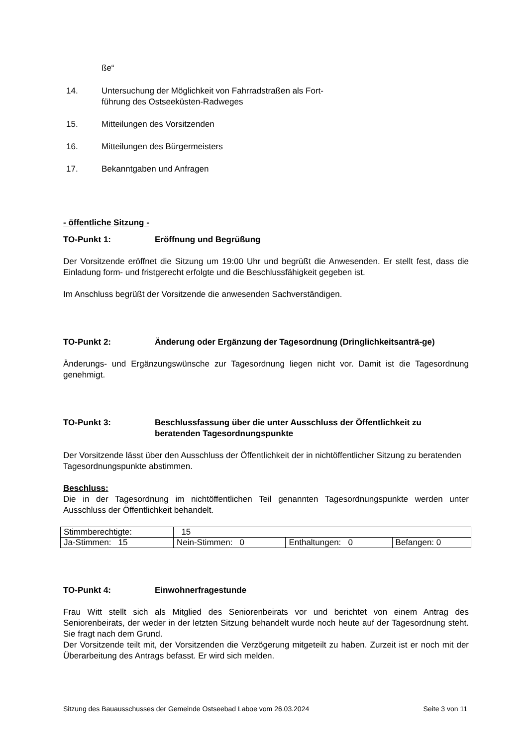ße“
14. Untersuchung der Möglichkeit von Fahrradstraßen als Fort-
führung des Ostseeküsten-Radweges
15. Mitteilungen des Vorsitzenden
16. Mitteilungen des Bürgermeisters
17. Bekanntgaben und Anfragen
- öffentliche Sitzung -
TO-Punkt 1: Eröffnung und Begrüßung
Der Vorsitzende eröffnet die Sitzung um 19:00 Uhr und begrüßt die Anwesenden. Er stellt fest, dass die Einladung form- und fristgerecht erfolgte und die Beschlussfähigkeit gegeben ist.
Im Anschluss begrüßt der Vorsitzende die anwesenden Sachverständigen.
TO-Punkt 2: Änderung oder Ergänzung der Tagesordnung (Dringlichkeitsanträ-ge)
Änderungs- und Ergänzungswünsche zur Tagesordnung liegen nicht vor. Damit ist die Tagesordnung genehmigt.
TO-Punkt 3: Beschlussfassung über die unter Ausschluss der Öffentlichkeit zu beratenden Tagesordnungspunkte
Der Vorsitzende lässt über den Ausschluss der Öffentlichkeit der in nichtöffentlicher Sitzung zu beratenden Tagesordnungspunkte abstimmen.
Beschluss:
Die in der Tagesordnung im nichtöffentlichen Teil genannten Tagesordnungspunkte werden unter Ausschluss der Öffentlichkeit behandelt.
| Stimmberechtigte: | 15 | | |
| Ja-Stimmen: 15 | Nein-Stimmen: 0 | Enthaltungen: 0 | Befangen: 0 |
TO-Punkt 4: Einwohnerfragestunde
Frau Witt stellt sich als Mitglied des Seniorenbeirats vor und berichtet von einem Antrag des Seniorenbeirats, der weder in der letzten Sitzung behandelt wurde noch heute auf der Tagesordnung steht. Sie fragt nach dem Grund.
Der Vorsitzende teilt mit, der Vorsitzenden die Verzögerung mitgeteilt zu haben. Zurzeit ist er noch mit der Überarbeitung des Antrags befasst. Er wird sich melden.
Sitzung des Bauausschusses der Gemeinde Ostseebad Laboe vom 26.03.2024 Seite 3 von 11